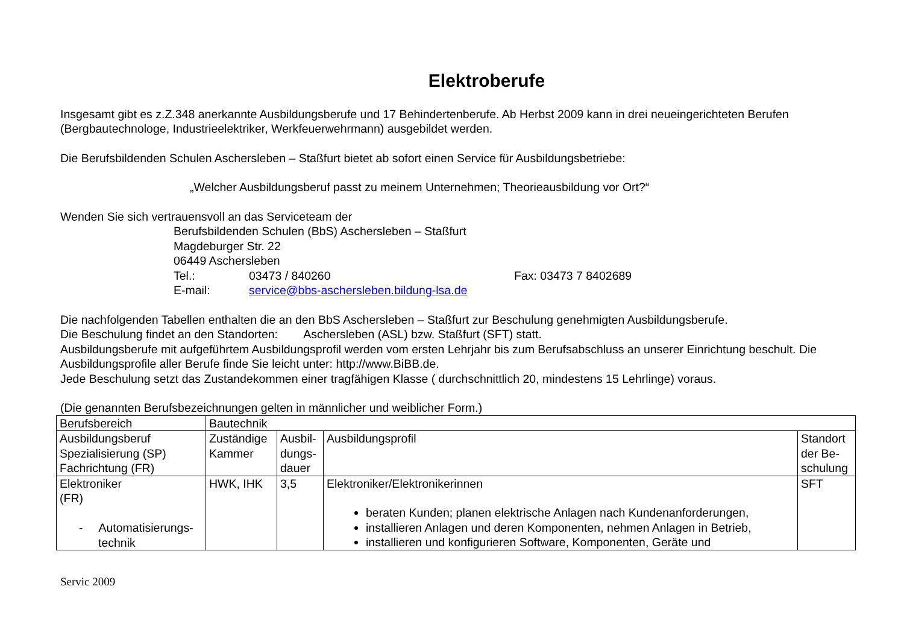Elektroberufe
Insgesamt gibt es z.Z.348 anerkannte Ausbildungsberufe und 17 Behindertenberufe. Ab Herbst 2009 kann in drei neueingerichteten Berufen (Bergbautechnologe, Industrieelektriker, Werkfeuerwehrmann) ausgebildet werden.
Die Berufsbildenden Schulen Aschersleben – Staßfurt bietet ab sofort einen Service für Ausbildungsbetriebe:
„Welcher Ausbildungsberuf passt zu meinem Unternehmen; Theorieausbildung vor Ort?“
Wenden Sie sich vertrauensvoll an das Serviceteam der
Berufsbildenden Schulen (BbS) Aschersleben – Staßfurt
Magdeburger Str. 22
06449 Aschersleben
Tel.: 03473 / 840260 Fax: 03473 7 8402689
E-mail: service@bbs-aschersleben.bildung-lsa.de
Die nachfolgenden Tabellen enthalten die an den BbS Aschersleben – Staßfurt zur Beschulung genehmigten Ausbildungsberufe.
Die Beschulung findet an den Standorten: Aschersleben (ASL) bzw. Staßfurt (SFT) statt.
Ausbildungsberufe mit aufgeführtem Ausbildungsprofil werden vom ersten Lehrjahr bis zum Berufsabschluss an unserer Einrichtung beschult. Die Ausbildungsprofile aller Berufe finde Sie leicht unter: http://www.BiBB.de.
Jede Beschulung setzt das Zustandekommen einer tragfähigen Klasse ( durchschnittlich 20, mindestens 15 Lehrlinge) voraus.
(Die genannten Berufsbezeichnungen gelten in männlicher und weiblicher Form.)
| Berufsbereich | Bautechnik | | | |
| Ausbildungsberuf Spezialisierung (SP) Fachrichtung (FR) | Zuständige Kammer | Ausbil- dungs- dauer | Ausbildungsprofil | Standort der Be- schulung |
| Elektroniker (FR) - Automatisierungs- technik | HWK, IHK | 3,5 | Elektroniker/Elektronikerinnen beraten Kunden; planen elektrische Anlagen nach Kundenanforderungen, installieren Anlagen und deren Komponenten, nehmen Anlagen in Betrieb, installieren und konfigurieren Software, Komponenten, Geräte und | SFT |
Servic 2009